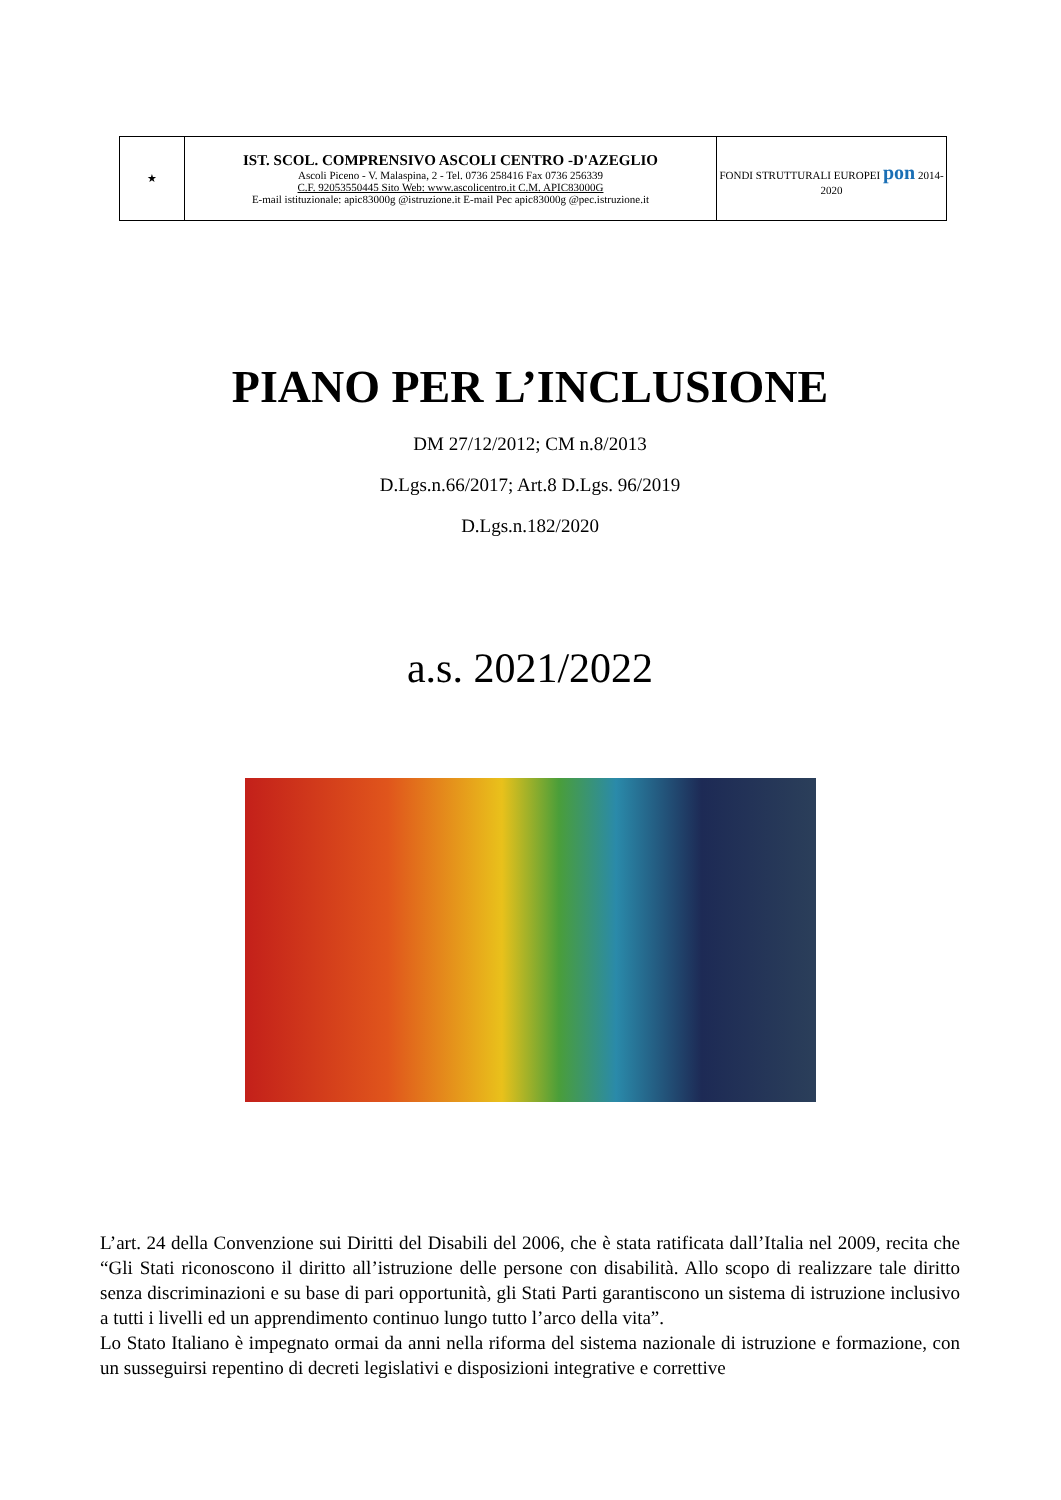| ★ | IST. SCOL. COMPRENSIVO ASCOLI CENTRO -D'AZEGLIO Ascoli Piceno - V. Malaspina, 2 - Tel. 0736 258416 Fax 0736 256339 C.F. 92053550445 Sito Web: www.ascolicentro.it C.M. APIC83000G E-mail istituzionale: apic83000g @istruzione.it E-mail Pec apic83000g @pec.istruzione.it | FONDI STRUTTURALI EUROPEI pon 2014-2020 |
PIANO PER L’INCLUSIONE
DM 27/12/2012; CM n.8/2013
D.Lgs.n.66/2017; Art.8 D.Lgs. 96/2019
D.Lgs.n.182/2020
a.s. 2021/2022
L’art. 24 della Convenzione sui Diritti del Disabili del 2006, che è stata ratificata dall’Italia nel 2009, recita che “Gli Stati riconoscono il diritto all’istruzione delle persone con disabilità. Allo scopo di realizzare tale diritto senza discriminazioni e su base di pari opportunità, gli Stati Parti garantiscono un sistema di istruzione inclusivo a tutti i livelli ed un apprendimento continuo lungo tutto l’arco della vita”.
Lo Stato Italiano è impegnato ormai da anni nella riforma del sistema nazionale di istruzione e formazione, con un susseguirsi repentino di decreti legislativi e disposizioni integrative e correttive